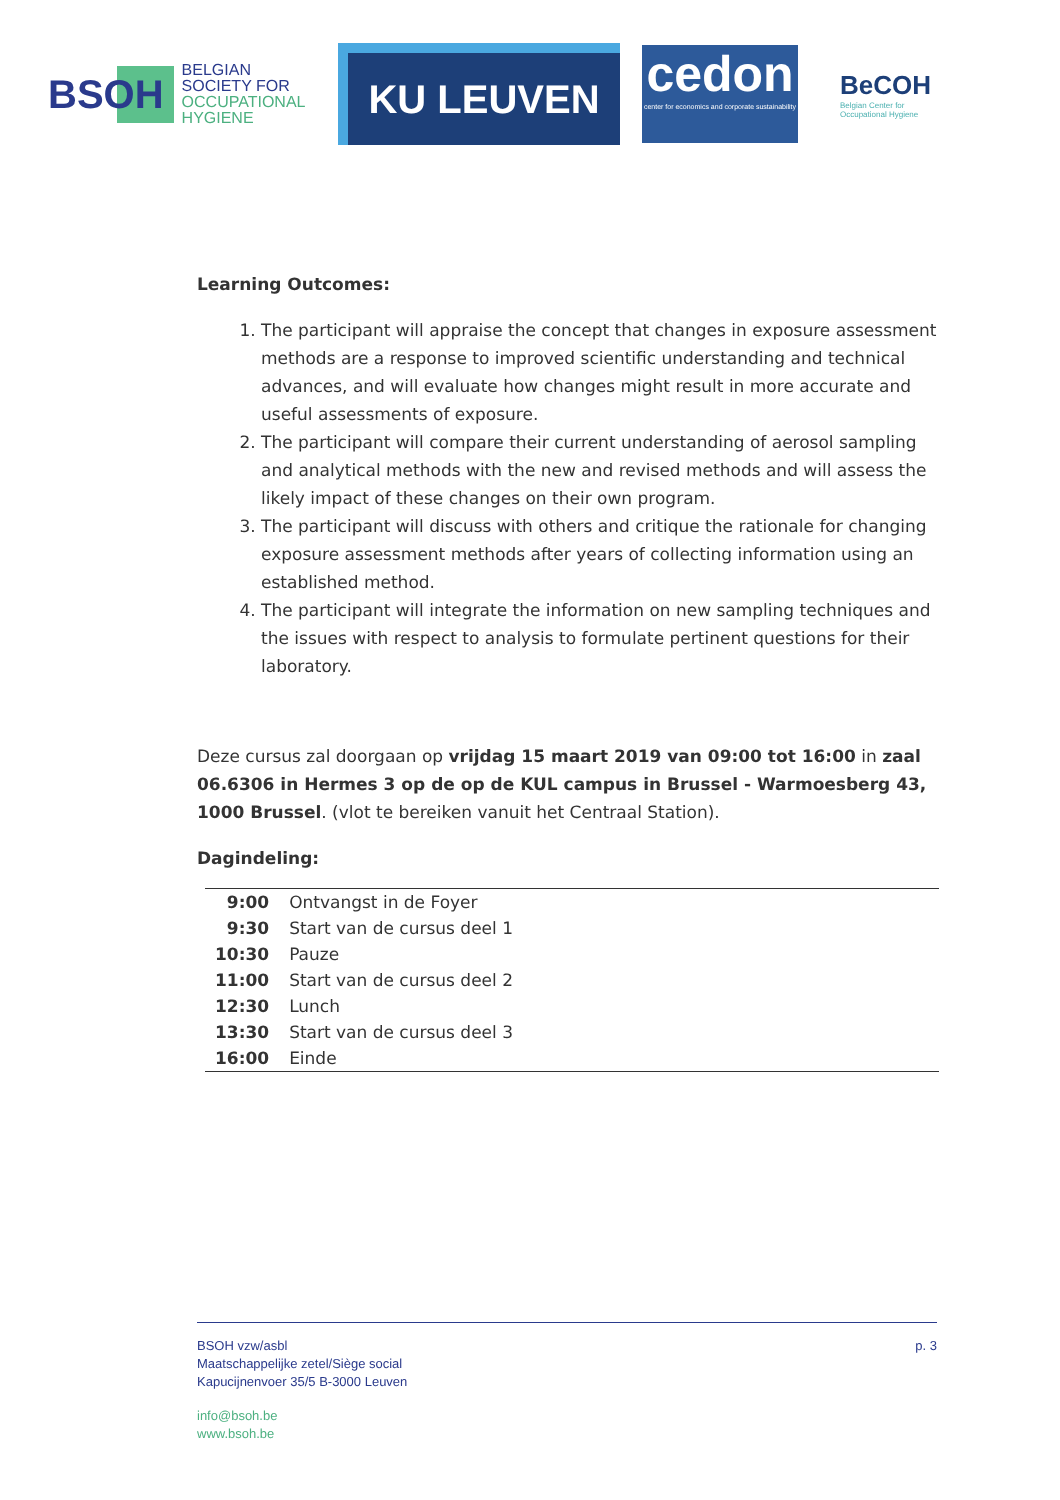BSOH
BELGIAN
SOCIETY FOR
OCCUPATIONAL
HYGIENE
KU LEUVEN
cedon
center for economics and corporate sustainability
BeCOH
Belgian Center for
Occupational Hygiene
Learning Outcomes:
1. The participant will appraise the concept that changes in exposure assessment methods are a response to improved scientific understanding and technical advances, and will evaluate how changes might result in more accurate and useful assessments of exposure.
2. The participant will compare their current understanding of aerosol sampling and analytical methods with the new and revised methods and will assess the likely impact of these changes on their own program.
3. The participant will discuss with others and critique the rationale for changing exposure assessment methods after years of collecting information using an established method.
4. The participant will integrate the information on new sampling techniques and the issues with respect to analysis to formulate pertinent questions for their laboratory.
Deze cursus zal doorgaan op vrijdag 15 maart 2019 van 09:00 tot 16:00 in zaal 06.6306 in Hermes 3 op de op de KUL campus in Brussel - Warmoesberg 43, 1000 Brussel. (vlot te bereiken vanuit het Centraal Station).
Dagindeling:
| 9:00 | Ontvangst in de Foyer |
| 9:30 | Start van de cursus deel 1 |
| 10:30 | Pauze |
| 11:00 | Start van de cursus deel 2 |
| 12:30 | Lunch |
| 13:30 | Start van de cursus deel 3 |
| 16:00 | Einde |
BSOH vzw/asbl
Maatschappelijke zetel/Siège social
Kapucijnenvoer 35/5 B-3000 Leuven
info@bsoh.be
www.bsoh.be
p. 3